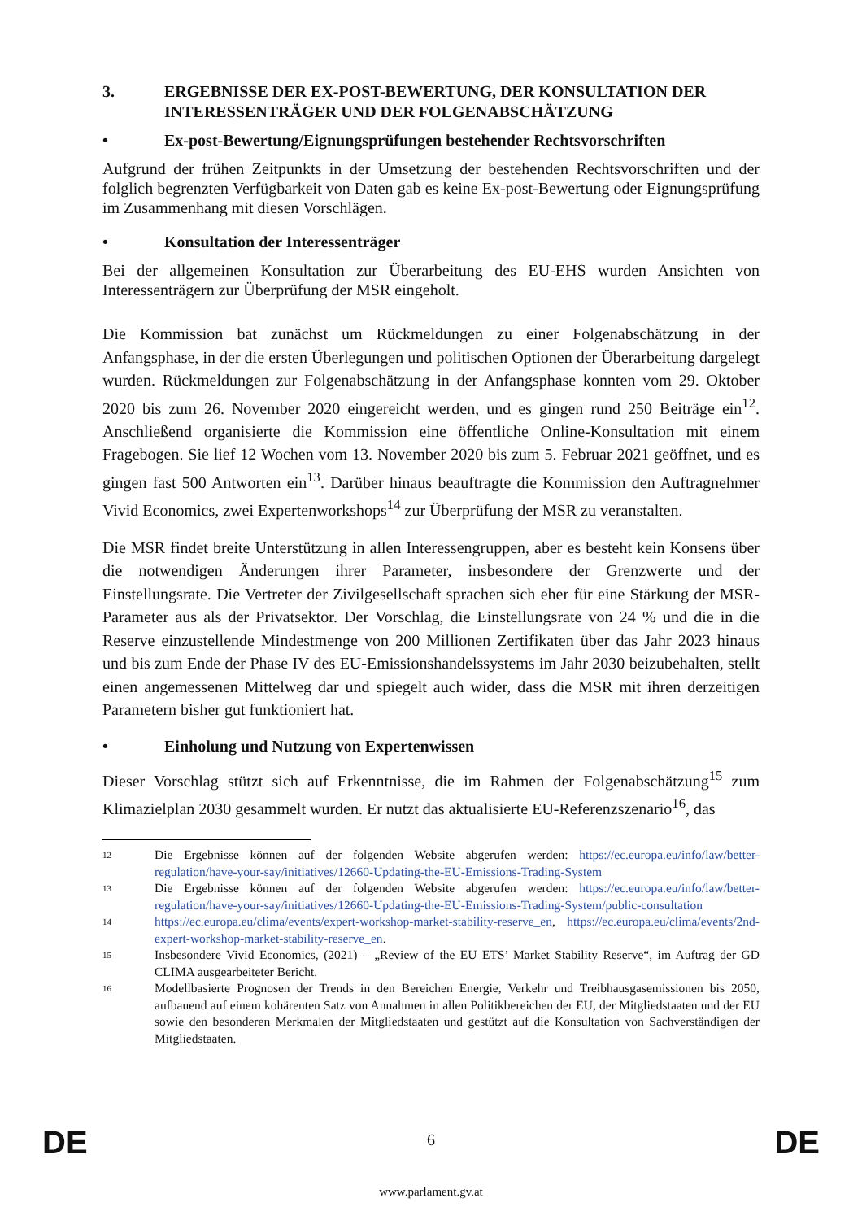3. ERGEBNISSE DER EX-POST-BEWERTUNG, DER KONSULTATION DER INTERESSENTRÄGER UND DER FOLGENABSCHÄTZUNG
• Ex-post-Bewertung/Eignungsprüfungen bestehender Rechtsvorschriften
Aufgrund der frühen Zeitpunkts in der Umsetzung der bestehenden Rechtsvorschriften und der folglich begrenzten Verfügbarkeit von Daten gab es keine Ex-post-Bewertung oder Eignungsprüfung im Zusammenhang mit diesen Vorschlägen.
• Konsultation der Interessenträger
Bei der allgemeinen Konsultation zur Überarbeitung des EU-EHS wurden Ansichten von Interessenträgern zur Überprüfung der MSR eingeholt.
Die Kommission bat zunächst um Rückmeldungen zu einer Folgenabschätzung in der Anfangsphase, in der die ersten Überlegungen und politischen Optionen der Überarbeitung dargelegt wurden. Rückmeldungen zur Folgenabschätzung in der Anfangsphase konnten vom 29. Oktober 2020 bis zum 26. November 2020 eingereicht werden, und es gingen rund 250 Beiträge ein<sup>12</sup>. Anschließend organisierte die Kommission eine öffentliche Online-Konsultation mit einem Fragebogen. Sie lief 12 Wochen vom 13. November 2020 bis zum 5. Februar 2021 geöffnet, und es gingen fast 500 Antworten ein<sup>13</sup>. Darüber hinaus beauftragte die Kommission den Auftragnehmer Vivid Economics, zwei Expertenworkshops<sup>14</sup> zur Überprüfung der MSR zu veranstalten.
Die MSR findet breite Unterstützung in allen Interessengruppen, aber es besteht kein Konsens über die notwendigen Änderungen ihrer Parameter, insbesondere der Grenzwerte und der Einstellungsrate. Die Vertreter der Zivilgesellschaft sprachen sich eher für eine Stärkung der MSR-Parameter aus als der Privatsektor. Der Vorschlag, die Einstellungsrate von 24 % und die in die Reserve einzustellende Mindestmenge von 200 Millionen Zertifikaten über das Jahr 2023 hinaus und bis zum Ende der Phase IV des EU-Emissionshandelssystems im Jahr 2030 beizubehalten, stellt einen angemessenen Mittelweg dar und spiegelt auch wider, dass die MSR mit ihren derzeitigen Parametern bisher gut funktioniert hat.
• Einholung und Nutzung von Expertenwissen
Dieser Vorschlag stützt sich auf Erkenntnisse, die im Rahmen der Folgenabschätzung<sup>15</sup> zum Klimazielplan 2030 gesammelt wurden. Er nutzt das aktualisierte EU-Referenzszenario<sup>16</sup>, das
12
Die Ergebnisse können auf der folgenden Website abgerufen werden: https://ec.europa.eu/info/law/better-regulation/have-your-say/initiatives/12660-Updating-the-EU-Emissions-Trading-System
13
Die Ergebnisse können auf der folgenden Website abgerufen werden: https://ec.europa.eu/info/law/better-regulation/have-your-say/initiatives/12660-Updating-the-EU-Emissions-Trading-System/public-consultation
14
https://ec.europa.eu/clima/events/expert-workshop-market-stability-reserve_en, https://ec.europa.eu/clima/events/2nd-expert-workshop-market-stability-reserve_en.
15
Insbesondere Vivid Economics, (2021) – „Review of the EU ETS’ Market Stability Reserve“, im Auftrag der GD CLIMA ausgearbeiteter Bericht.
16
Modellbasierte Prognosen der Trends in den Bereichen Energie, Verkehr und Treibhausgasemissionen bis 2050, aufbauend auf einem kohärenten Satz von Annahmen in allen Politikbereichen der EU, der Mitgliedstaaten und der EU sowie den besonderen Merkmalen der Mitgliedstaaten und gestützt auf die Konsultation von Sachverständigen der Mitgliedstaaten.
DE
6 DE
www.parlament.gv.at